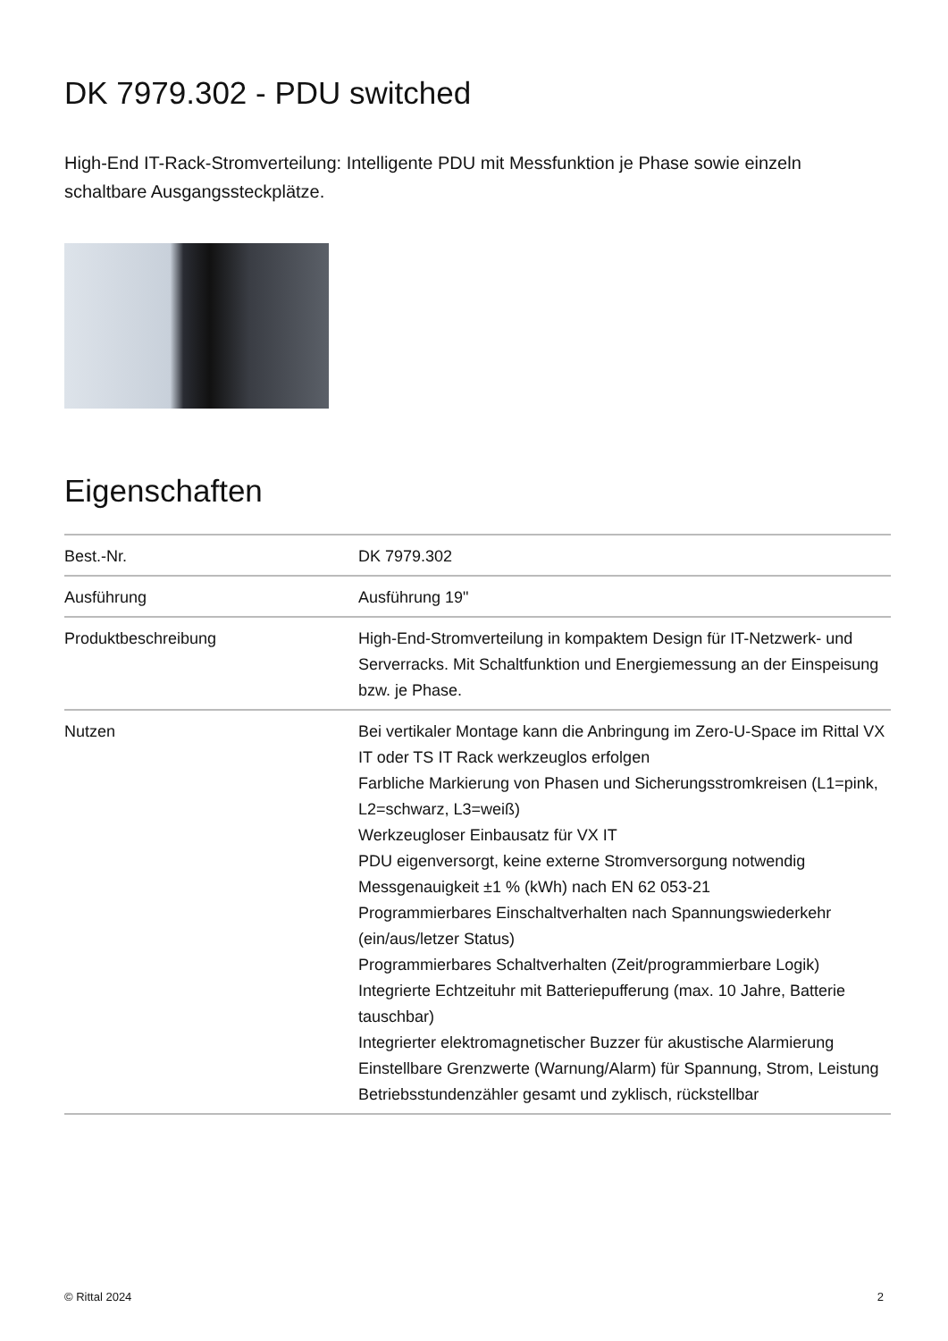DK 7979.302 - PDU switched
High-End IT-Rack-Stromverteilung: Intelligente PDU mit Messfunktion je Phase sowie einzeln schaltbare Ausgangssteckplätze.
Eigenschaften
| Best.-Nr. | DK 7979.302 |
| Ausführung | Ausführung 19" |
| Produktbeschreibung | High-End-Stromverteilung in kompaktem Design für IT-Netzwerk- und Serverracks. Mit Schaltfunktion und Energiemessung an der Einspeisung bzw. je Phase. |
| Nutzen | Bei vertikaler Montage kann die Anbringung im Zero-U-Space im Rittal VX IT oder TS IT Rack werkzeuglos erfolgen Farbliche Markierung von Phasen und Sicherungsstromkreisen (L1=pink, L2=schwarz, L3=weiß) Werkzeugloser Einbausatz für VX IT PDU eigenversorgt, keine externe Stromversorgung notwendig Messgenauigkeit ±1 % (kWh) nach EN 62 053-21 Programmierbares Einschaltverhalten nach Spannungswiederkehr (ein/aus/letzer Status) Programmierbares Schaltverhalten (Zeit/programmierbare Logik) Integrierte Echtzeituhr mit Batteriepufferung (max. 10 Jahre, Batterie tauschbar) Integrierter elektromagnetischer Buzzer für akustische Alarmierung Einstellbare Grenzwerte (Warnung/Alarm) für Spannung, Strom, Leistung Betriebsstundenzähler gesamt und zyklisch, rückstellbar |
© Rittal 2024 2